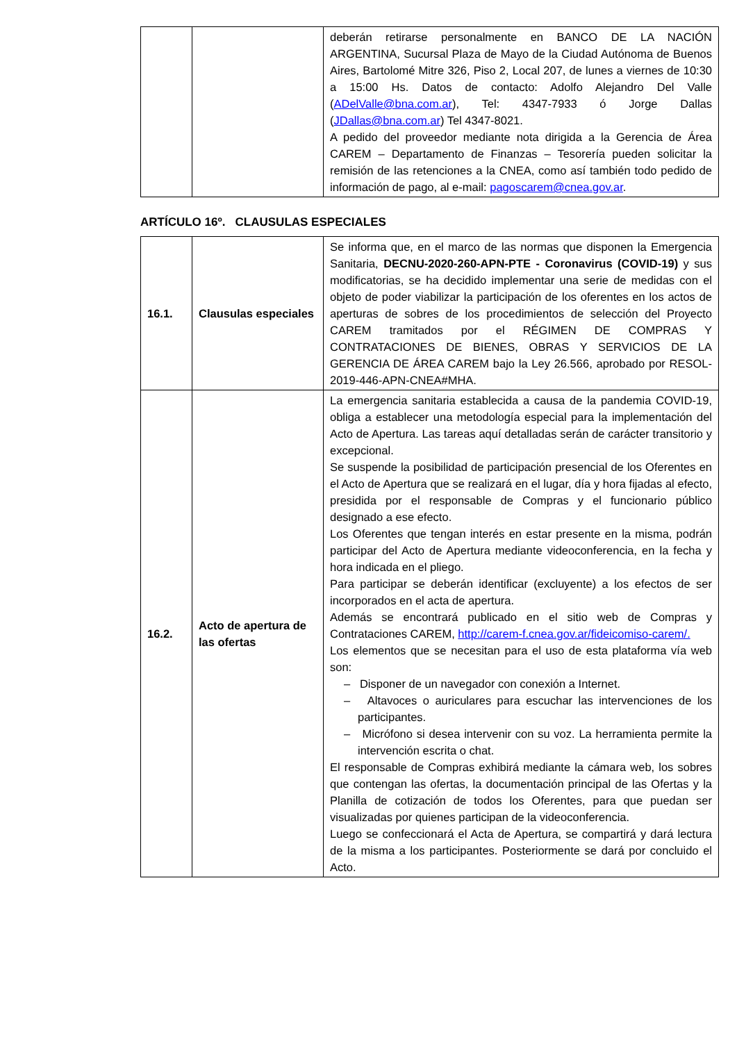| | | deberán retirarse personalmente en BANCO DE LA NACIÓN ARGENTINA, Sucursal Plaza de Mayo de la Ciudad Autónoma de Buenos Aires, Bartolomé Mitre 326, Piso 2, Local 207, de lunes a viernes de 10:30 a 15:00 Hs. Datos de contacto: Adolfo Alejandro Del Valle ( ADelValle@bna.com.ar ), Tel: 4347-7933 ó Jorge Dallas ( JDallas@bna.com.ar ) Tel 4347-8021. A pedido del proveedor mediante nota dirigida a la Gerencia de Área CAREM – Departamento de Finanzas – Tesorería pueden solicitar la remisión de las retenciones a la CNEA, como así también todo pedido de información de pago, al e-mail: pagoscarem@cnea.gov.ar . |
ARTÍCULO 16º. CLAUSULAS ESPECIALES
| 16.1. | Clausulas especiales | Se informa que, en el marco de las normas que disponen la Emergencia Sanitaria, DECNU-2020-260-APN-PTE - Coronavirus (COVID-19) y sus modificatorias, se ha decidido implementar una serie de medidas con el objeto de poder viabilizar la participación de los oferentes en los actos de aperturas de sobres de los procedimientos de selección del Proyecto CAREM tramitados por el RÉGIMEN DE COMPRAS Y CONTRATACIONES DE BIENES, OBRAS Y SERVICIOS DE LA GERENCIA DE ÁREA CAREM bajo la Ley 26.566, aprobado por RESOL-2019-446-APN-CNEA#MHA. |
| 16.2. | Acto de apertura de las ofertas | La emergencia sanitaria establecida a causa de la pandemia COVID-19, obliga a establecer una metodología especial para la implementación del Acto de Apertura. Las tareas aquí detalladas serán de carácter transitorio y excepcional. Se suspende la posibilidad de participación presencial de los Oferentes en el Acto de Apertura que se realizará en el lugar, día y hora fijadas al efecto, presidida por el responsable de Compras y el funcionario público designado a ese efecto. Los Oferentes que tengan interés en estar presente en la misma, podrán participar del Acto de Apertura mediante videoconferencia, en la fecha y hora indicada en el pliego. Para participar se deberán identificar (excluyente) a los efectos de ser incorporados en el acta de apertura. Además se encontrará publicado en el sitio web de Compras y Contrataciones CAREM, http://carem-f.cnea.gov.ar/fideicomiso-carem/. Los elementos que se necesitan para el uso de esta plataforma vía web son: – Disponer de un navegador con conexión a Internet. – Altavoces o auriculares para escuchar las intervenciones de los participantes. – Micrófono si desea intervenir con su voz. La herramienta permite la intervención escrita o chat. El responsable de Compras exhibirá mediante la cámara web, los sobres que contengan las ofertas, la documentación principal de las Ofertas y la Planilla de cotización de todos los Oferentes, para que puedan ser visualizadas por quienes participan de la videoconferencia. Luego se confeccionará el Acta de Apertura, se compartirá y dará lectura de la misma a los participantes. Posteriormente se dará por concluido el Acto. |